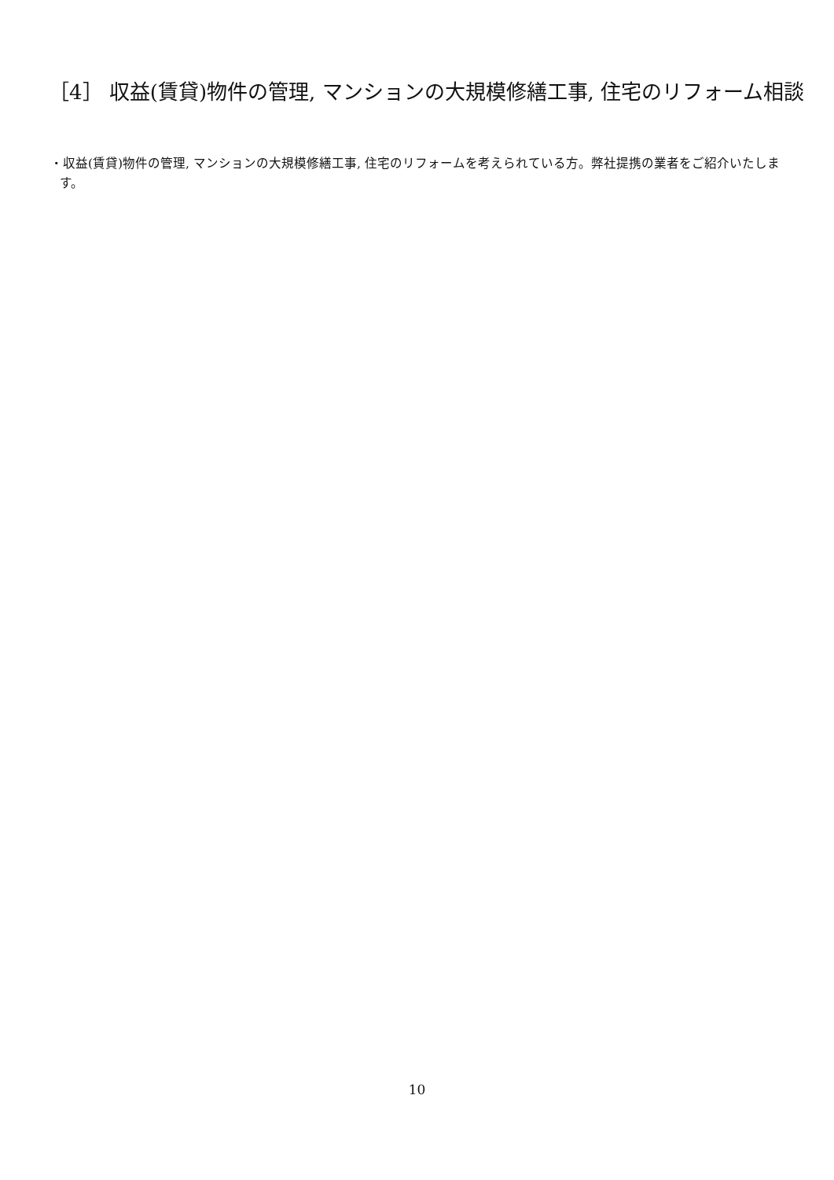［4］ 収益(賃貸)物件の管理, マンションの大規模修繕工事, 住宅のリフォーム相談
・収益(賃貸)物件の管理, マンションの大規模修繕工事, 住宅のリフォームを考えられている方。弊社提携の業者をご紹介いたします。
10